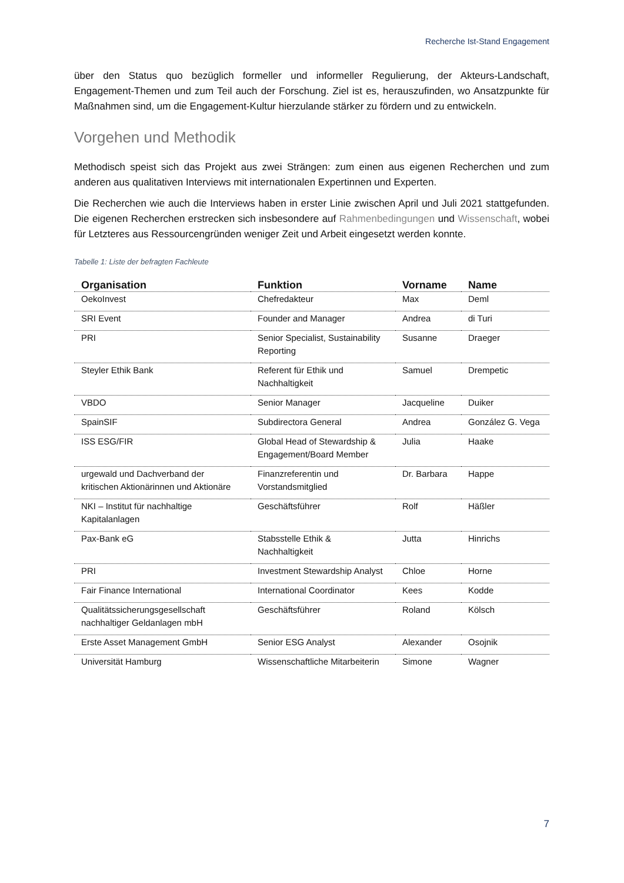Recherche Ist-Stand Engagement
über den Status quo bezüglich formeller und informeller Regulierung, der Akteurs-Landschaft, Engagement-Themen und zum Teil auch der Forschung. Ziel ist es, herauszufinden, wo Ansatzpunkte für Maßnahmen sind, um die Engagement-Kultur hierzulande stärker zu fördern und zu entwickeln.
Vorgehen und Methodik
Methodisch speist sich das Projekt aus zwei Strängen: zum einen aus eigenen Recherchen und zum anderen aus qualitativen Interviews mit internationalen Expertinnen und Experten.
Die Recherchen wie auch die Interviews haben in erster Linie zwischen April und Juli 2021 stattgefunden. Die eigenen Recherchen erstrecken sich insbesondere auf Rahmenbedingungen und Wissenschaft, wobei für Letzteres aus Ressourcengründen weniger Zeit und Arbeit eingesetzt werden konnte.
Tabelle 1: Liste der befragten Fachleute
| Organisation | Funktion | Vorname | Name |
| --- | --- | --- | --- |
| OekoInvest | Chefredakteur | Max | Deml |
| SRI Event | Founder and Manager | Andrea | di Turi |
| PRI | Senior Specialist, Sustainability Reporting | Susanne | Draeger |
| Steyler Ethik Bank | Referent für Ethik und Nachhaltigkeit | Samuel | Drempetic |
| VBDO | Senior Manager | Jacqueline | Duiker |
| SpainSIF | Subdirectora General | Andrea | González G. Vega |
| ISS ESG/FIR | Global Head of Stewardship & Engagement/Board Member | Julia | Haake |
| urgewald und Dachverband der kritischen Aktionärinnen und Aktionäre | Finanzreferentin und Vorstandsmitglied | Dr. Barbara | Happe |
| NKI – Institut für nachhaltige Kapitalanlagen | Geschäftsführer | Rolf | Häßler |
| Pax-Bank eG | Stabsstelle Ethik & Nachhaltigkeit | Jutta | Hinrichs |
| PRI | Investment Stewardship Analyst | Chloe | Horne |
| Fair Finance International | International Coordinator | Kees | Kodde |
| Qualitätssicherungsgesellschaft nachhaltiger Geldanlagen mbH | Geschäftsführer | Roland | Kölsch |
| Erste Asset Management GmbH | Senior ESG Analyst | Alexander | Osojnik |
| Universität Hamburg | Wissenschaftliche Mitarbeiterin | Simone | Wagner |
7